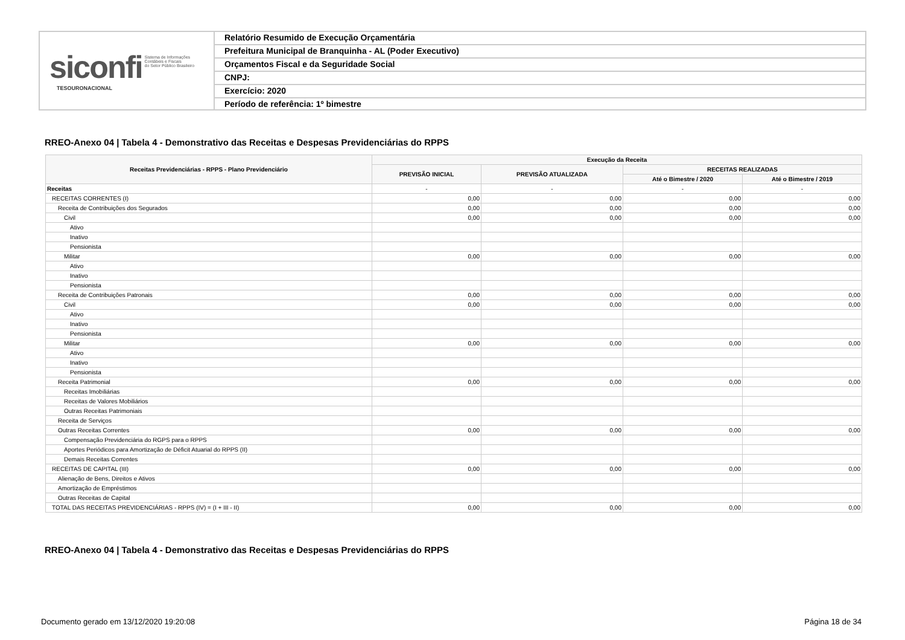siconfi Sistema de Informações
Contábeis e Fiscais
do Setor Público Brasileiro
TESOURONACIONAL
Relatório Resumido de Execução Orçamentária
Prefeitura Municipal de Branquinha - AL (Poder Executivo)
Orçamentos Fiscal e da Seguridade Social
CNPJ:
Exercício: 2020
Período de referência: 1º bimestre
RREO-Anexo 04 | Tabela 4 - Demonstrativo das Receitas e Despesas Previdenciárias do RPPS
| Receitas Previdenciárias - RPPS - Plano Previdenciário | Execução da Receita | | | |
| --- | --- | --- | --- | --- |
| | PREVISÃO INICIAL | PREVISÃO ATUALIZADA | RECEITAS REALIZADAS | |
| | | | Até o Bimestre / 2020 | Até o Bimestre / 2019 |
| Receitas | - | - | - | - |
| RECEITAS CORRENTES (I) | 0,00 | 0,00 | 0,00 | 0,00 |
| Receita de Contribuições dos Segurados | 0,00 | 0,00 | 0,00 | 0,00 |
| Civil | 0,00 | 0,00 | 0,00 | 0,00 |
| Ativo | | | | |
| Inativo | | | | |
| Pensionista | | | | |
| Militar | 0,00 | 0,00 | 0,00 | 0,00 |
| Ativo | | | | |
| Inativo | | | | |
| Pensionista | | | | |
| Receita de Contribuições Patronais | 0,00 | 0,00 | 0,00 | 0,00 |
| Civil | 0,00 | 0,00 | 0,00 | 0,00 |
| Ativo | | | | |
| Inativo | | | | |
| Pensionista | | | | |
| Militar | 0,00 | 0,00 | 0,00 | 0,00 |
| Ativo | | | | |
| Inativo | | | | |
| Pensionista | | | | |
| Receita Patrimonial | 0,00 | 0,00 | 0,00 | 0,00 |
| Receitas Imobiliárias | | | | |
| Receitas de Valores Mobiliários | | | | |
| Outras Receitas Patrimoniais | | | | |
| Receita de Serviços | | | | |
| Outras Receitas Correntes | 0,00 | 0,00 | 0,00 | 0,00 |
| Compensação Previdenciária do RGPS para o RPPS | | | | |
| Aportes Periódicos para Amortização de Déficit Atuarial do RPPS (II) | | | | |
| Demais Receitas Correntes | | | | |
| RECEITAS DE CAPITAL (III) | 0,00 | 0,00 | 0,00 | 0,00 |
| Alienação de Bens, Direitos e Ativos | | | | |
| Amortização de Empréstimos | | | | |
| Outras Receitas de Capital | | | | |
| TOTAL DAS RECEITAS PREVIDENCIÁRIAS - RPPS (IV) = (I + III - II) | 0,00 | 0,00 | 0,00 | 0,00 |
RREO-Anexo 04 | Tabela 4 - Demonstrativo das Receitas e Despesas Previdenciárias do RPPS
Documento gerado em 13/12/2020 19:20:08
Página 18 de 34